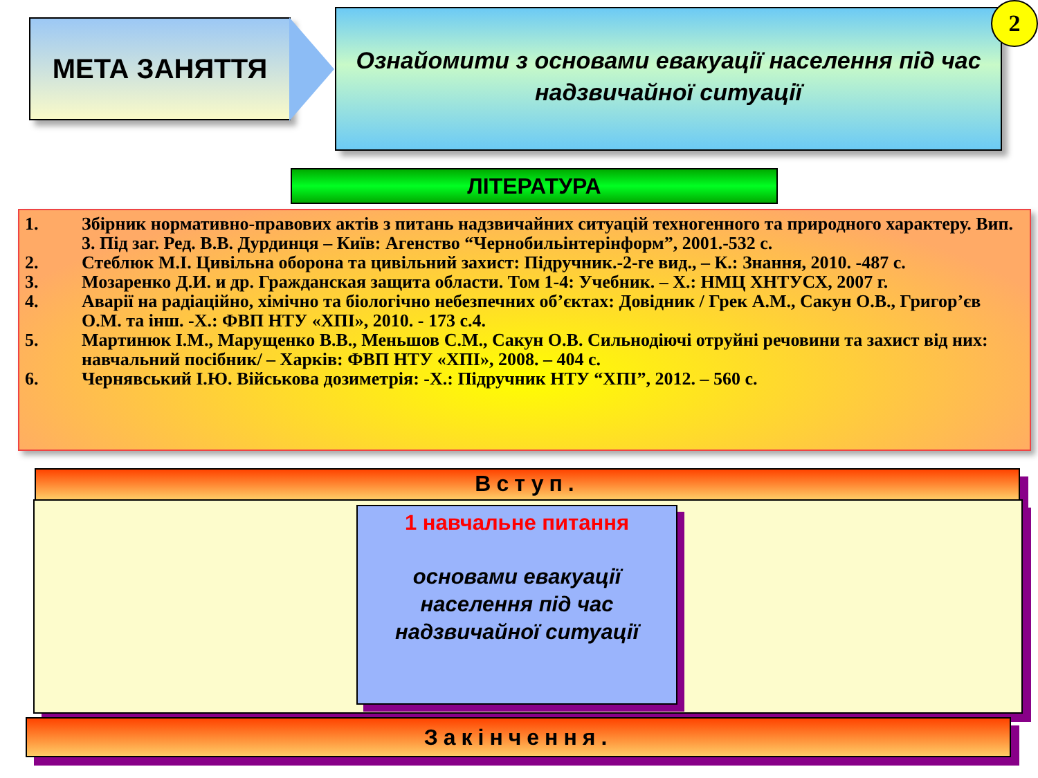МЕТА ЗАНЯТТЯ
Ознайомити з основами евакуації населення під час надзвичайної ситуації
2
ЛІТЕРАТУРА
1. Збірник нормативно-правових актів з питань надзвичайних ситуацій техногенного та природного характеру. Вип. 3. Під заг. Ред. В.В. Дурдинця – Київ: Агенство “Чернобильінтерінформ”, 2001.-532 с.
2. Стеблюк М.І. Цивільна оборона та цивільний захист: Підручник.-2-ге вид., – К.: Знання, 2010. -487 с.
3. Мозаренко Д.И. и др. Гражданская защита области. Том 1-4: Учебник. – Х.: НМЦ ХНТУСХ, 2007 г.
4. Аварії на радіаційно, хімічно та біологічно небезпечних об’єктах: Довідник / Грек А.М., Сакун О.В., Григор’єв О.М. та інш. -Х.: ФВП НТУ «ХПІ», 2010. - 173 с.4.
5. Мартинюк І.М., Марущенко В.В., Меньшов С.М., Сакун О.В. Сильнодіючі отруйні речовини та захист від них: навчальний посібник/ – Харків: ФВП НТУ «ХПІ», 2008. – 404 с.
6. Чернявський І.Ю. Військова дозиметрія: -Х.: Підручник НТУ “ХПІ”, 2012. – 560 с.
Вступ.
1 навчальне питання
основами евакуації
населення під час
надзвичайної ситуації
Закінчення.